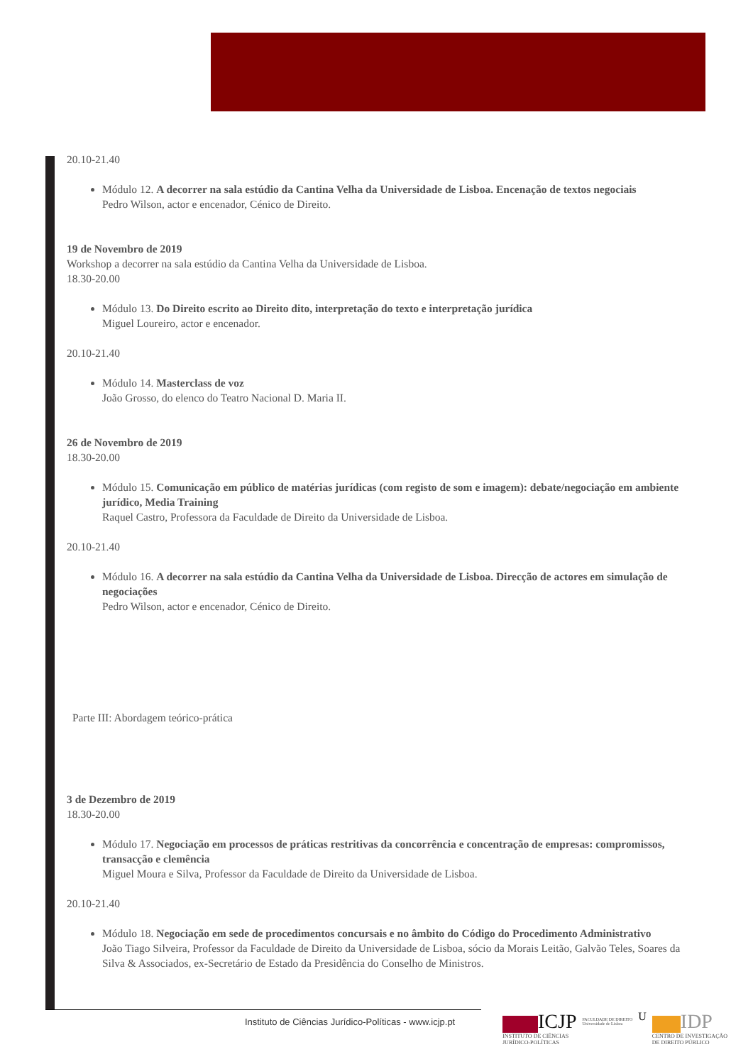20.10-21.40
Módulo 12. A decorrer na sala estúdio da Cantina Velha da Universidade de Lisboa. Encenação de textos negociais
Pedro Wilson, actor e encenador, Cénico de Direito.
19 de Novembro de 2019
Workshop a decorrer na sala estúdio da Cantina Velha da Universidade de Lisboa.
18.30-20.00
Módulo 13. Do Direito escrito ao Direito dito, interpretação do texto e interpretação jurídica
Miguel Loureiro, actor e encenador.
20.10-21.40
Módulo 14. Masterclass de voz
João Grosso, do elenco do Teatro Nacional D. Maria II.
26 de Novembro de 2019
18.30-20.00
Módulo 15. Comunicação em público de matérias jurídicas (com registo de som e imagem): debate/negociação em ambiente jurídico, Media Training
Raquel Castro, Professora da Faculdade de Direito da Universidade de Lisboa.
20.10-21.40
Módulo 16. A decorrer na sala estúdio da Cantina Velha da Universidade de Lisboa. Direcção de actores em simulação de negociações
Pedro Wilson, actor e encenador, Cénico de Direito.
Parte III: Abordagem teórico-prática
3 de Dezembro de 2019
18.30-20.00
Módulo 17. Negociação em processos de práticas restritivas da concorrência e concentração de empresas: compromissos, transacção e clemência
Miguel Moura e Silva, Professor da Faculdade de Direito da Universidade de Lisboa.
20.10-21.40
Módulo 18. Negociação em sede de procedimentos concursais e no âmbito do Código do Procedimento Administrativo
João Tiago Silveira, Professor da Faculdade de Direito da Universidade de Lisboa, sócio da Morais Leitão, Galvão Teles, Soares da Silva & Associados, ex-Secretário de Estado da Presidência do Conselho de Ministros.
Instituto de Ciências Jurídico-Políticas - www.icjp.pt
ICJP
INSTITUTO DE CIÊNCIAS
JURÍDICO-POLÍTICAS
FACULDADE DE DIREITO
Universidade de Lisboa
U
IDP
CENTRO DE INVESTIGAÇÃO
DE DIREITO PÚBLICO